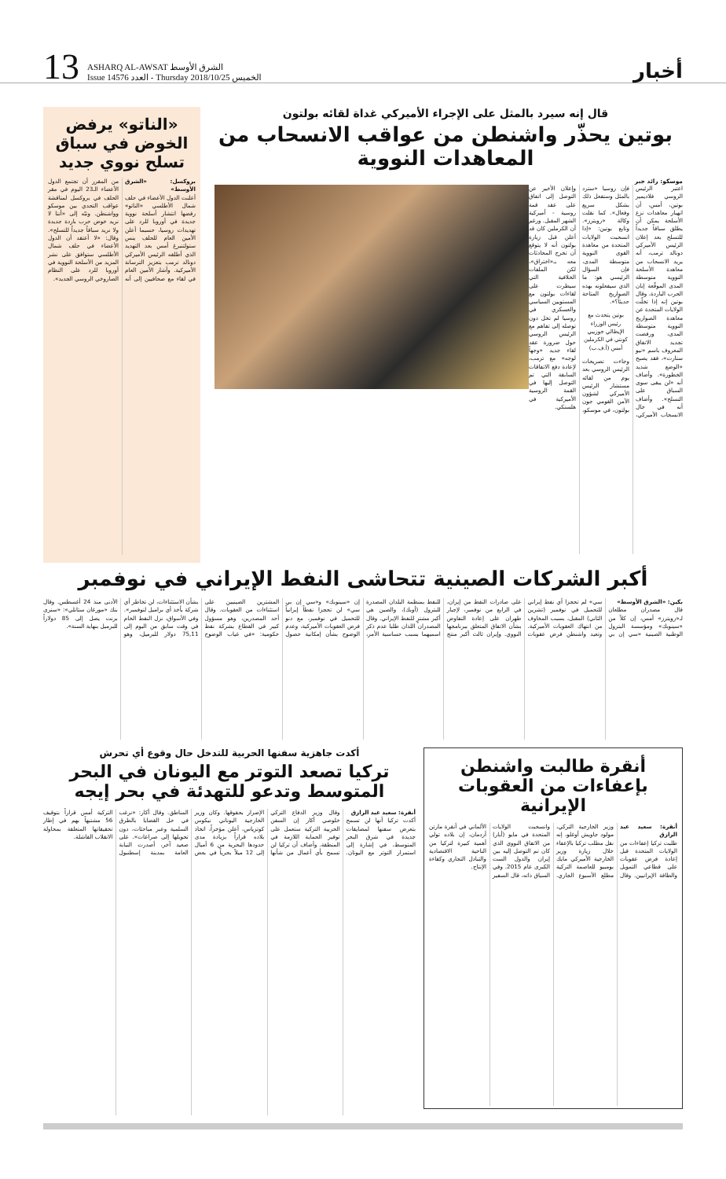13 ASHARQ AL-AWSAT الشرق الأوسط
Issue 14576 العدد - Thursday 2018/10/25 الخميس
أخبار
قال إنه سيرد بالمثل على الإجراء الأميركي غداة لقائه بولتون
بوتين يحذّر واشنطن من عواقب الانسحاب من المعاهدات النووية
موسكو: رائد جبر
اعتبر الرئيس الروسي فلاديمير بوتين، أمس، أن انهيار معاهدات نزع الأسلحة يمكن أن يطلق سباقاً جديداً للتسلح بعد إعلان الرئيس الأميركي دونالد ترمب، أنه يريد الانسحاب من معاهدة الأسلحة النووية متوسطة المدى الموقّعة إبان الحرب الباردة. وقال بوتين إنه إذا تخلّت الولايات المتحدة عن معاهدة الصواريخ النووية متوسطة المدى، ورفضت تجديد الاتفاق المعروف باسم «نيو ستارت»، فقد يصبح «الوضع شديد الخطورة». وأضاف أنه «لن يبقى سوى السباق على التسلح». وأضاف أنه في حال الانسحاب الأميركي، فإن روسيا «سترد بالمثل وستفعل ذلك بشكل سريع وفعال». كما نقلت وكالة «رويترز». وتابع بوتين: «إذا انسحبت الولايات المتحدة من معاهدة القوى النووية متوسطة المدى، فإن السؤال الرئيسي هو: ما الذي سيفعلونه بهذه الصواريخ المتاحة حديثاً؟».
بوتين يتحدث مع رئيس الوزراء الإيطالي جوزيبي كونتي في الكرملين أمس (أ.ف.ب)
وجاءت تصريحات الرئيس الروسي بعد يوم من لقائه مستشار الرئيس الأميركي لشؤون الأمن القومي جون بولتون، في موسكو، وإعلان الأخير عن التوصل إلى اتفاق على عقد قمة روسية - أميركية الشهر المقبل. ورغم أن الكرملين كان قد أعلن قبل زيارة بولتون أنه لا يتوقع أن تخرج المحادثات معه بـ«اختراق»، لكن الملفات الخلافية التي سيطرت على لقاءات بولتون مع المستويين السياسي والعسكري في روسيا لم تخل دون توصله إلى تفاهم مع الرئيس الروسي حول ضرورة عقد لقاء جديد «وجهاً لوجه» مع ترمب، لإعادة دفع الاتفاقات السابقة التي تم التوصل إليها في القمة الروسية الأميركية في هلسنكي.
«الناتو» يرفض الخوض في سباق تسلح نووي جديد
بروكسل: «الشرق الأوسط»
أعلنت الدول الأعضاء في حلف شمال الأطلسي «الناتو» رفضها انتشار أسلحة نووية جديدة في أوروبا للرد على تهديدات روسيا، حسبما أعلن الأمين العام للحلف ينس ستولتنبرغ أمس بعد التهديد الذي أطلقه الرئيس الأميركي دونالد ترمب بتعزيز الترسانة الأميركية. وأشار الأمين العام في لقاء مع صحافيين إلى أنه من المقرر أن تجتمع الدول الأعضاء الـ23 اليوم في مقر الحلف في بروكسل لمناقشة عواقب التحدي بين موسكو وواشنطن. ونبّه إلى «أننا لا نريد خوض حرب باردة جديدة ولا نريد سباقاً جديداً للتسلح». وقال: «لا أعتقد أن الدول الأعضاء في حلف شمال الأطلسي ستوافق على نشر المزيد من الأسلحة النووية في أوروبا للرد على النظام الصاروخي الروسي الجديد».
أكبر الشركات الصينية تتحاشى النفط الإيراني في نوفمبر
بكين: «الشرق الأوسط»
قال مصدران مطلعان لـ«رويترز» أمس، إن كلاً من «سينوبك» ومؤسسة البترول الوطنية الصينية «سي إن بي سي» لم تحجزا أي نفط إيراني للتحميل في نوفمبر (تشرين الثاني) المقبل، بسبب المخاوف من انتهاك العقوبات الأميركية. وتعيد واشنطن فرض عقوبات على صادرات النفط من إيران، في الرابع من نوفمبر، لإجبار طهران على إعادة التفاوض بشأن الاتفاق المتعلق ببرنامجها النووي. وإيران ثالث أكبر منتج للنفط بمنظمة البلدان المصدرة للبترول (أوبك)، والصين هي أكبر مشترٍ للنفط الإيراني. وقال المصدران اللذان طلبا عدم ذكر اسميهما بسبب حساسية الأمر، إن «سينوبك» و«سي إن بي سي» لن تحجزا نفطاً إيرانياً للتحميل في نوفمبر، مع دنو فرض العقوبات الأميركية، وعدم الوضوح بشأن إمكانية حصول المشترين الصينيين على استثناءات من العقوبات. وقال أحد المصدرين، وهو مسؤول كبير في القطاع بشركة نفط حكومية: «في غياب الوضوح بشأن الاستثناءات، لن تخاطر أي شركة بأخذ أي براميل لنوفمبر». وفي الأسواق، نزل النفط الخام في وقت سابق من اليوم إلى 75,11 دولار للبرميل، وهو الأدنى منذ 24 أغسطس. وقال بنك «مورغان ستانلي»: «سنرى برنت يصل إلى 85 دولاراً للبرميل بنهاية السنة».
أنقرة طالبت واشنطن بإعفاءات من العقوبات الإيرانية
أنقرة: سعيد عبد الرازق
طلبت تركيا إعفاءات من الولايات المتحدة قبل إعادة فرض عقوبات على قطاعي التمويل والطاقة الإيرانيين. وقال وزير الخارجية التركي، مولود جاويش أوغلو، إنه نقل مطلب تركيا بالإعفاء خلال زيارة وزير الخارجية الأميركي مايك بومبيو للعاصمة التركية مطلع الأسبوع الجاري. وانسحبت الولايات المتحدة في مايو (أيار) من الاتفاق النووي الذي كان تم التوصل إليه بين إيران والدول الست الكبرى عام 2015. وفي السياق ذاته، قال السفير الألماني في أنقرة مارتن أردمان، إن بلاده تولي أهمية كبيرة لتركيا من الناحية الاقتصادية والتبادل التجاري وكفاءة الإنتاج.
أكدت جاهزية سفنها الحربية للتدخل حال وقوع أي تحرش
تركيا تصعد التوتر مع اليونان في البحر المتوسط وتدعو للتهدئة في بحر إيجه
أنقرة: سعيد عبد الرازق
أكدت تركيا أنها لن تسمح بتعرض سفنها لمضايقات جديدة في شرق البحر المتوسط، في إشارة إلى استمرار التوتر مع اليونان. وقال وزير الدفاع التركي خلوصي أكار إن السفن الحربية التركية ستعمل على توفير الحماية اللازمة في المنطقة. وأضاف أن تركيا لن تسمح بأي أعمال من شأنها الإضرار بحقوقها. وكان وزير الخارجية اليوناني نيكوس كوتزياس، أعلن مؤخراً، اتخاذ بلاده قراراً بزيادة مدى حدودها البحرية من 6 أميال إلى 12 ميلاً بحرياً في بعض المناطق. وقال أكار: «نرغب في حل القضايا بالطرق السلمية وعبر مباحثات، دون تحويلها إلى صراعات». على صعيد آخر، أصدرت النيابة العامة بمدينة إسطنبول التركية أمس قراراً بتوقيف 56 مشتبهاً بهم في إطار تحقيقاتها المتعلقة بمحاولة الانقلاب الفاشلة.